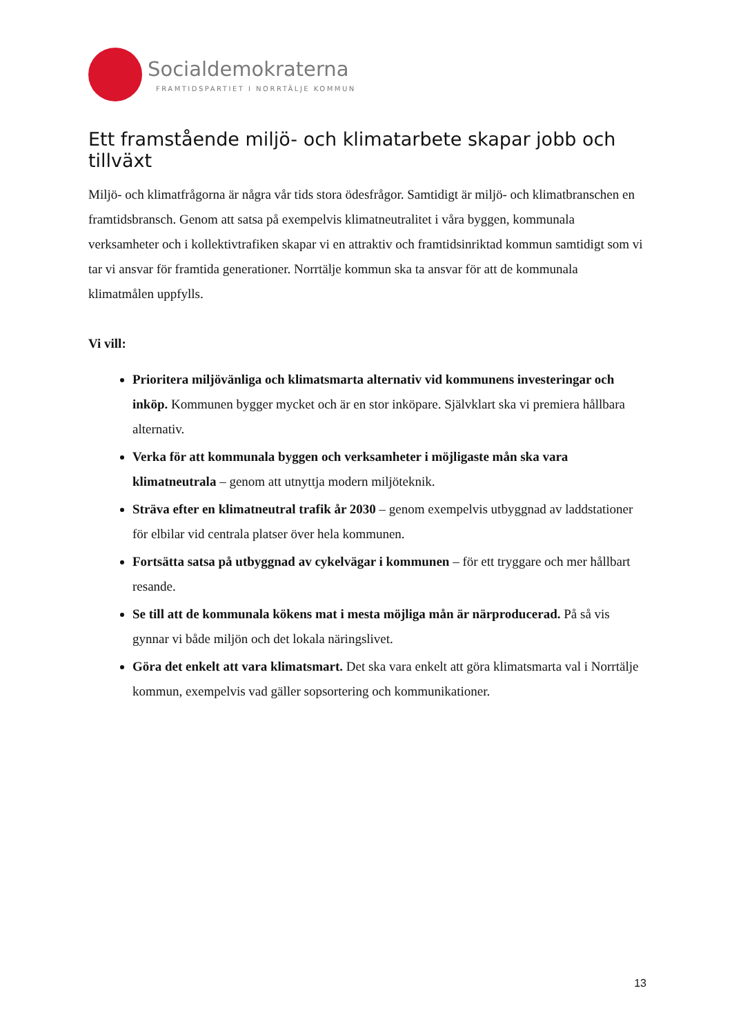Socialdemokraterna
FRAMTIDSPARTIET I NORRTÄLJE KOMMUN
Ett framstående miljö- och klimatarbete skapar jobb och tillväxt
Miljö- och klimatfrågorna är några vår tids stora ödesfrågor. Samtidigt är miljö- och klimatbranschen en framtidsbransch. Genom att satsa på exempelvis klimatneutralitet i våra byggen, kommunala verksamheter och i kollektivtrafiken skapar vi en attraktiv och framtidsinriktad kommun samtidigt som vi tar vi ansvar för framtida generationer. Norrtälje kommun ska ta ansvar för att de kommunala klimatmålen uppfylls.
Vi vill:
Prioritera miljövänliga och klimatsmarta alternativ vid kommunens investeringar och inköp. Kommunen bygger mycket och är en stor inköpare. Självklart ska vi premiera hållbara alternativ.
Verka för att kommunala byggen och verksamheter i möjligaste mån ska vara klimatneutrala – genom att utnyttja modern miljöteknik.
Sträva efter en klimatneutral trafik år 2030 – genom exempelvis utbyggnad av laddstationer för elbilar vid centrala platser över hela kommunen.
Fortsätta satsa på utbyggnad av cykelvägar i kommunen – för ett tryggare och mer hållbart resande.
Se till att de kommunala kökens mat i mesta möjliga mån är närproducerad. På så vis gynnar vi både miljön och det lokala näringslivet.
Göra det enkelt att vara klimatsmart. Det ska vara enkelt att göra klimatsmarta val i Norrtälje kommun, exempelvis vad gäller sopsortering och kommunikationer.
13